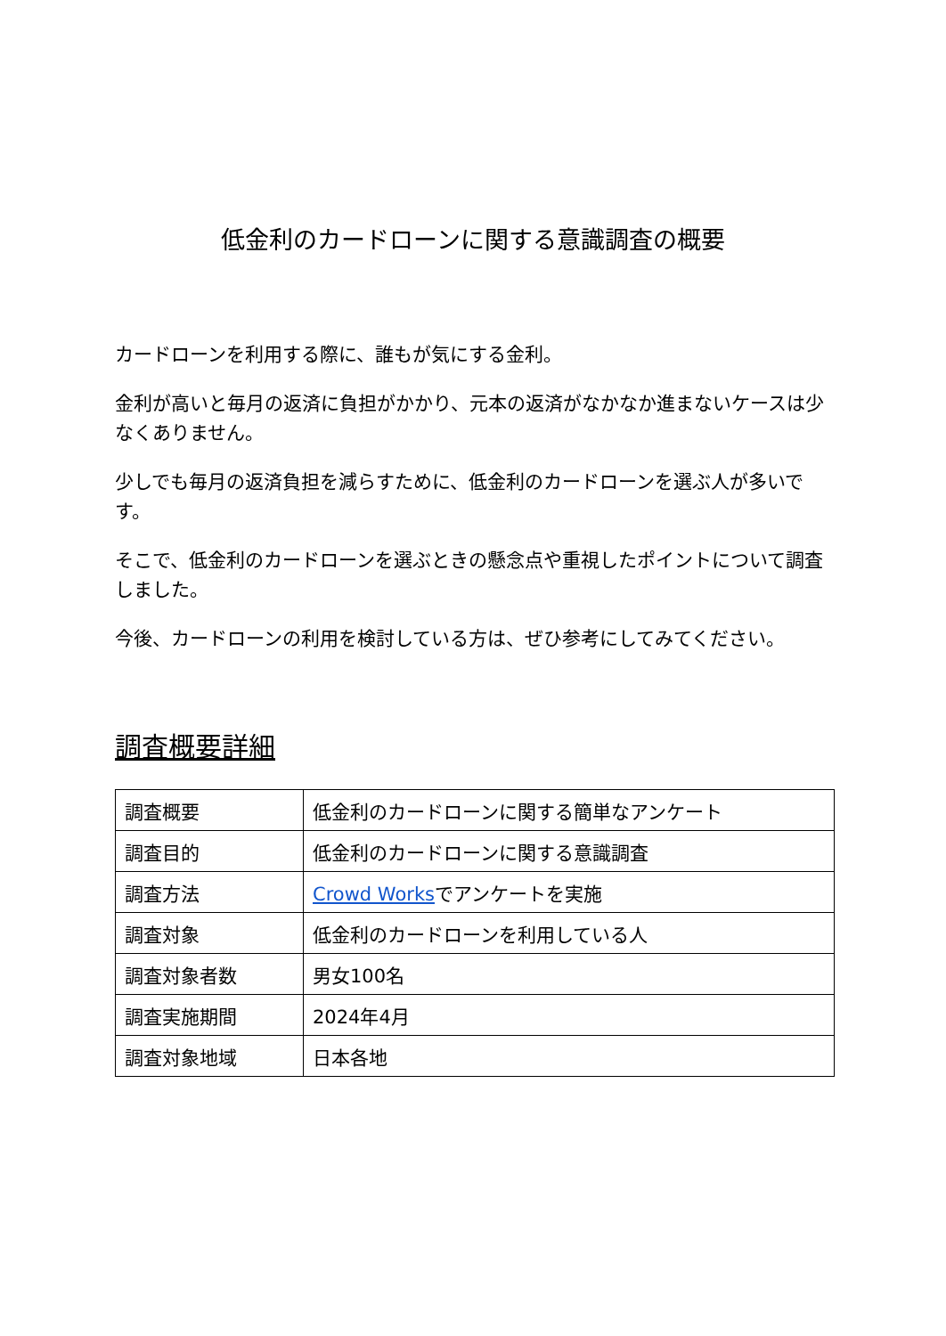低金利のカードローンに関する意識調査の概要
カードローンを利用する際に、誰もが気にする金利。
金利が高いと毎月の返済に負担がかかり、元本の返済がなかなか進まないケースは少なくありません。
少しでも毎月の返済負担を減らすために、低金利のカードローンを選ぶ人が多いです。
そこで、低金利のカードローンを選ぶときの懸念点や重視したポイントについて調査しました。
今後、カードローンの利用を検討している方は、ぜひ参考にしてみてください。
調査概要詳細
| 調査概要 | 低金利のカードローンに関する簡単なアンケート |
| 調査目的 | 低金利のカードローンに関する意識調査 |
| 調査方法 | Crowd Works でアンケートを実施 |
| 調査対象 | 低金利のカードローンを利用している人 |
| 調査対象者数 | 男女100名 |
| 調査実施期間 | 2024年4月 |
| 調査対象地域 | 日本各地 |